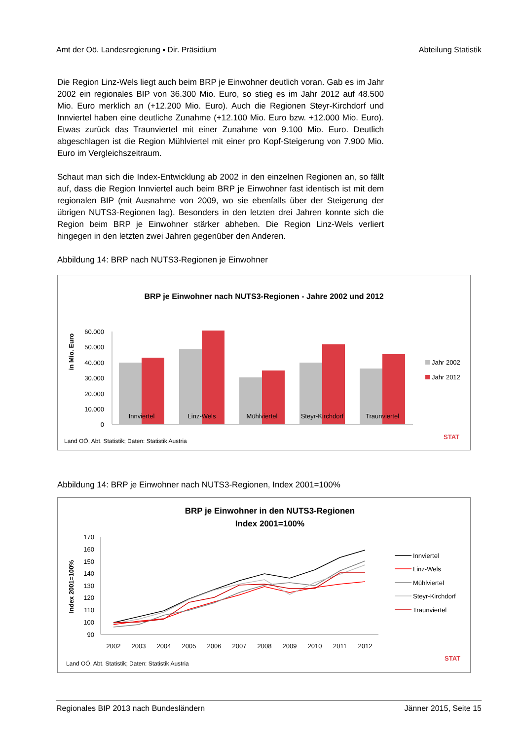Amt der Oö. Landesregierung ▪ Dir. Präsidium Abteilung Statistik
Die Region Linz-Wels liegt auch beim BRP je Einwohner deutlich voran. Gab es im Jahr 2002 ein regionales BIP von 36.300 Mio. Euro, so stieg es im Jahr 2012 auf 48.500 Mio. Euro merklich an (+12.200 Mio. Euro). Auch die Regionen Steyr-Kirchdorf und Innviertel haben eine deutliche Zunahme (+12.100 Mio. Euro bzw. +12.000 Mio. Euro). Etwas zurück das Traunviertel mit einer Zunahme von 9.100 Mio. Euro. Deutlich abgeschlagen ist die Region Mühlviertel mit einer pro Kopf-Steigerung von 7.900 Mio. Euro im Vergleichszeitraum.
Schaut man sich die Index-Entwicklung ab 2002 in den einzelnen Regionen an, so fällt auf, dass die Region Innviertel auch beim BRP je Einwohner fast identisch ist mit dem regionalen BIP (mit Ausnahme von 2009, wo sie ebenfalls über der Steigerung der übrigen NUTS3-Regionen lag). Besonders in den letzten drei Jahren konnte sich die Region beim BRP je Einwohner stärker abheben. Die Region Linz-Wels verliert hingegen in den letzten zwei Jahren gegenüber den Anderen.
Abbildung 14: BRP nach NUTS3-Regionen je Einwohner
BRP je Einwohner nach NUTS3-Regionen - Jahre 2002 und 2012
in Mio. Euro
60.000
50.000
40.000
30.000
20.000
10.000
0
Innviertel
Linz-Wels
Mühlviertel
Steyr-Kirchdorf
Traunviertel
Jahr 2002
Jahr 2012
Land OÖ, Abt. Statistik; Daten: Statistik Austria
STAT
Abbildung 14: BRP je Einwohner nach NUTS3-Regionen, Index 2001=100%
BRP je Einwohner in den NUTS3-Regionen
Index 2001=100%
Index 2001=100%
170
160
150
140
130
120
110
100
90
2002
2003
2004
2005
2006
2007
2008
2009
2010
2011
2012
Innviertel
Linz-Wels
Mühlviertel
Steyr-Kirchdorf
Traunviertel
Land OÖ, Abt. Statistik; Daten: Statistik Austria
STAT
Regionales BIP 2013 nach Bundesländern Jänner 2015, Seite 15